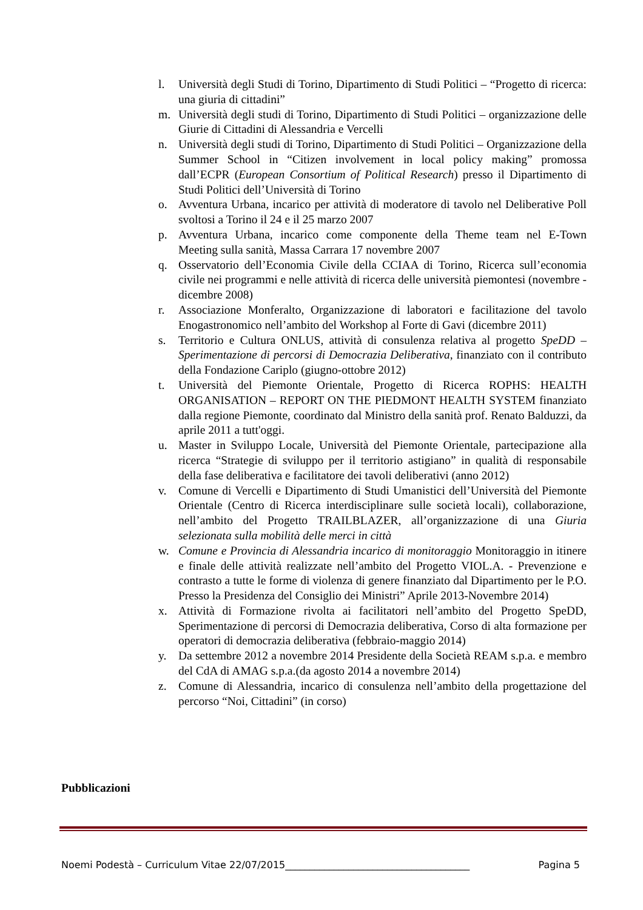l. Università degli Studi di Torino, Dipartimento di Studi Politici – “Progetto di ricerca: una giuria di cittadini”
m. Università degli studi di Torino, Dipartimento di Studi Politici – organizzazione delle Giurie di Cittadini di Alessandria e Vercelli
n. Università degli studi di Torino, Dipartimento di Studi Politici – Organizzazione della Summer School in “Citizen involvement in local policy making” promossa dall’ECPR (European Consortium of Political Research) presso il Dipartimento di Studi Politici dell’Università di Torino
o. Avventura Urbana, incarico per attività di moderatore di tavolo nel Deliberative Poll svoltosi a Torino il 24 e il 25 marzo 2007
p. Avventura Urbana, incarico come componente della Theme team nel E-Town Meeting sulla sanità, Massa Carrara 17 novembre 2007
q. Osservatorio dell’Economia Civile della CCIAA di Torino, Ricerca sull’economia civile nei programmi e nelle attività di ricerca delle università piemontesi (novembre - dicembre 2008)
r. Associazione Monferalto, Organizzazione di laboratori e facilitazione del tavolo Enogastronomico nell’ambito del Workshop al Forte di Gavi (dicembre 2011)
s. Territorio e Cultura ONLUS, attività di consulenza relativa al progetto SpeDD – Sperimentazione di percorsi di Democrazia Deliberativa, finanziato con il contributo della Fondazione Cariplo (giugno-ottobre 2012)
t. Università del Piemonte Orientale, Progetto di Ricerca ROPHS: HEALTH ORGANISATION – REPORT ON THE PIEDMONT HEALTH SYSTEM finanziato dalla regione Piemonte, coordinato dal Ministro della sanità prof. Renato Balduzzi, da aprile 2011 a tutt'oggi.
u. Master in Sviluppo Locale, Università del Piemonte Orientale, partecipazione alla ricerca “Strategie di sviluppo per il territorio astigiano” in qualità di responsabile della fase deliberativa e facilitatore dei tavoli deliberativi (anno 2012)
v. Comune di Vercelli e Dipartimento di Studi Umanistici dell’Università del Piemonte Orientale (Centro di Ricerca interdisciplinare sulle società locali), collaborazione, nell’ambito del Progetto TRAILBLAZER, all’organizzazione di una Giuria selezionata sulla mobilità delle merci in città
w. Comune e Provincia di Alessandria incarico di monitoraggio Monitoraggio in itinere e finale delle attività realizzate nell’ambito del Progetto VIOL.A. - Prevenzione e contrasto a tutte le forme di violenza di genere finanziato dal Dipartimento per le P.O. Presso la Presidenza del Consiglio dei Ministri” Aprile 2013-Novembre 2014)
x. Attività di Formazione rivolta ai facilitatori nell’ambito del Progetto SpeDD, Sperimentazione di percorsi di Democrazia deliberativa, Corso di alta formazione per operatori di democrazia deliberativa (febbraio-maggio 2014)
y. Da settembre 2012 a novembre 2014 Presidente della Società REAM s.p.a. e membro del CdA di AMAG s.p.a.(da agosto 2014 a novembre 2014)
z. Comune di Alessandria, incarico di consulenza nell’ambito della progettazione del percorso “Noi, Cittadini” (in corso)
Pubblicazioni
Noemi Podestà – Curriculum Vitae 22/07/2015______________________________________ Pagina 5